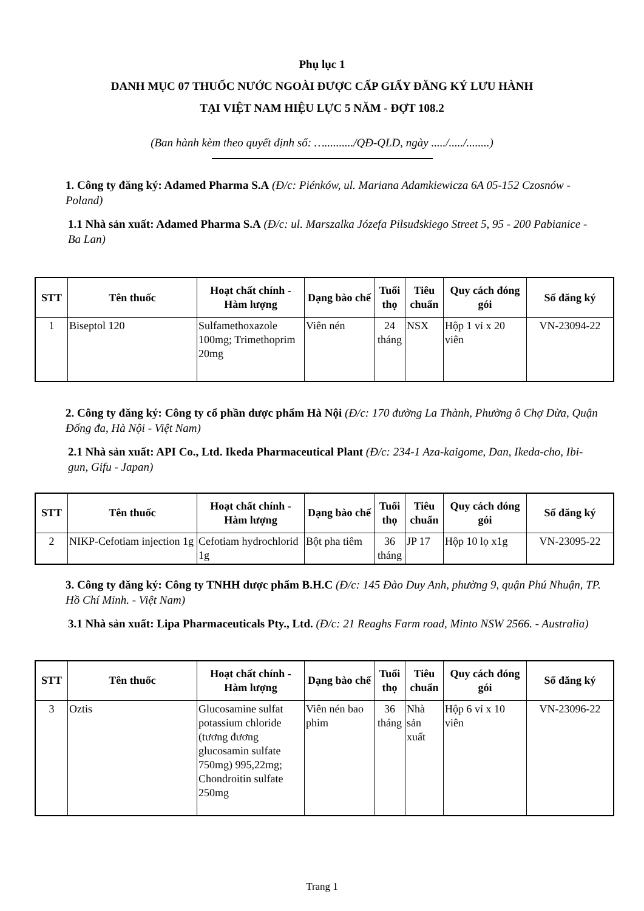Phụ lục 1
DANH MỤC 07 THUỐC NƯỚC NGOÀI ĐƯỢC CẤP GIẤY ĐĂNG KÝ LƯU HÀNH
TẠI VIỆT NAM HIỆU LỰC 5 NĂM - ĐỢT 108.2
(Ban hành kèm theo quyết định số: …........../QĐ-QLD, ngày ...../...../........)
1. Công ty đăng ký: Adamed Pharma S.A (Đ/c: Piénków, ul. Mariana Adamkiewicza 6A 05-152 Czosnów - Poland)
1.1 Nhà sản xuất: Adamed Pharma S.A (Đ/c: ul. Marszalka Józefa Pilsudskiego Street 5, 95 - 200 Pabianice - Ba Lan)
| STT | Tên thuốc | Hoạt chất chính - Hàm lượng | Dạng bào chế | Tuổi thọ | Tiêu chuẩn | Quy cách đóng gói | Số đăng ký |
| --- | --- | --- | --- | --- | --- | --- | --- |
| 1 | Biseptol 120 | Sulfamethoxazole 100mg; Trimethoprim 20mg | Viên nén | 24 tháng | NSX | Hộp 1 vỉ x 20 viên | VN-23094-22 |
2. Công ty đăng ký: Công ty cổ phần dược phẩm Hà Nội (Đ/c: 170 đường La Thành, Phường ô Chợ Dừa, Quận Đống đa, Hà Nội - Việt Nam)
2.1 Nhà sản xuất: API Co., Ltd. Ikeda Pharmaceutical Plant (Đ/c: 234-1 Aza-kaigome, Dan, Ikeda-cho, Ibi-gun, Gifu - Japan)
| STT | Tên thuốc | Hoạt chất chính - Hàm lượng | Dạng bào chế | Tuổi thọ | Tiêu chuẩn | Quy cách đóng gói | Số đăng ký |
| --- | --- | --- | --- | --- | --- | --- | --- |
| 2 | NIKP-Cefotiam injection 1g | Cefotiam hydrochlorid 1g | Bột pha tiêm | 36 tháng | JP 17 | Hộp 10 lọ x1g | VN-23095-22 |
3. Công ty đăng ký: Công ty TNHH dược phẩm B.H.C (Đ/c: 145 Đào Duy Anh, phường 9, quận Phú Nhuận, TP. Hồ Chí Minh. - Việt Nam)
3.1 Nhà sản xuất: Lipa Pharmaceuticals Pty., Ltd. (Đ/c: 21 Reaghs Farm road, Minto NSW 2566. - Australia)
| STT | Tên thuốc | Hoạt chất chính - Hàm lượng | Dạng bào chế | Tuổi thọ | Tiêu chuẩn | Quy cách đóng gói | Số đăng ký |
| --- | --- | --- | --- | --- | --- | --- | --- |
| 3 | Oztis | Glucosamine sulfat potassium chloride (tương đương glucosamin sulfate 750mg) 995,22mg; Chondroitin sulfate 250mg | Viên nén bao phim | 36 tháng | Nhà sản xuất | Hộp 6 vỉ x 10 viên | VN-23096-22 |
Trang 1